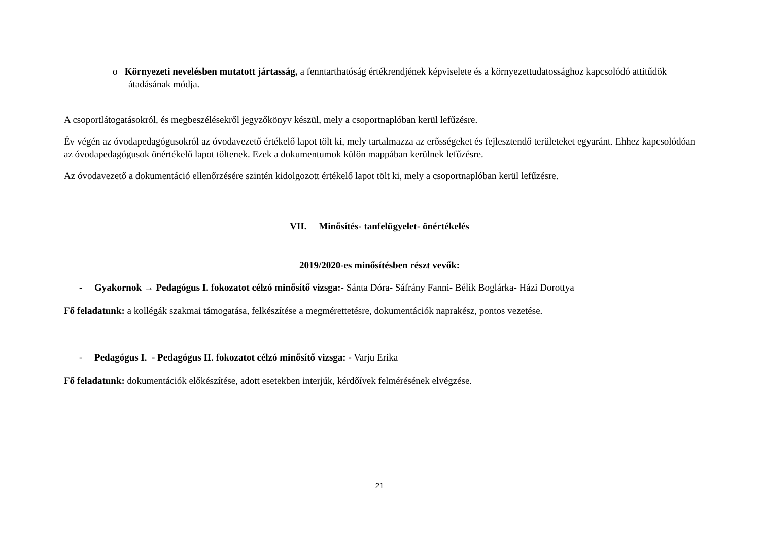o Környezeti nevelésben mutatott jártasság, a fenntarthatóság értékrendjének képviselete és a környezettudatossághoz kapcsolódó attitűdök átadásának módja.
A csoportlátogatásokról, és megbeszélésekről jegyzőkönyv készül, mely a csoportnaplóban kerül lefűzésre.
Év végén az óvodapedagógusokról az óvodavezető értékelő lapot tölt ki, mely tartalmazza az erősségeket és fejlesztendő területeket egyaránt. Ehhez kapcsolódóan az óvodapedagógusok önértékelő lapot töltenek. Ezek a dokumentumok külön mappában kerülnek lefűzésre.
Az óvodavezető a dokumentáció ellenőrzésére szintén kidolgozott értékelő lapot tölt ki, mely a csoportnaplóban kerül lefűzésre.
VII. Minősítés- tanfelügyelet- önértékelés
2019/2020-es minősítésben részt vevők:
- Gyakornok → Pedagógus I. fokozatot célzó minősítő vizsga:- Sánta Dóra- Sáfrány Fanni- Bélik Boglárka- Házi Dorottya
Fő feladatunk: a kollégák szakmai támogatása, felkészítése a megmérettetésre, dokumentációk naprakész, pontos vezetése.
- Pedagógus I. - Pedagógus II. fokozatot célzó minősítő vizsga: - Varju Erika
Fő feladatunk: dokumentációk előkészítése, adott esetekben interjúk, kérdőívek felmérésének elvégzése.
21